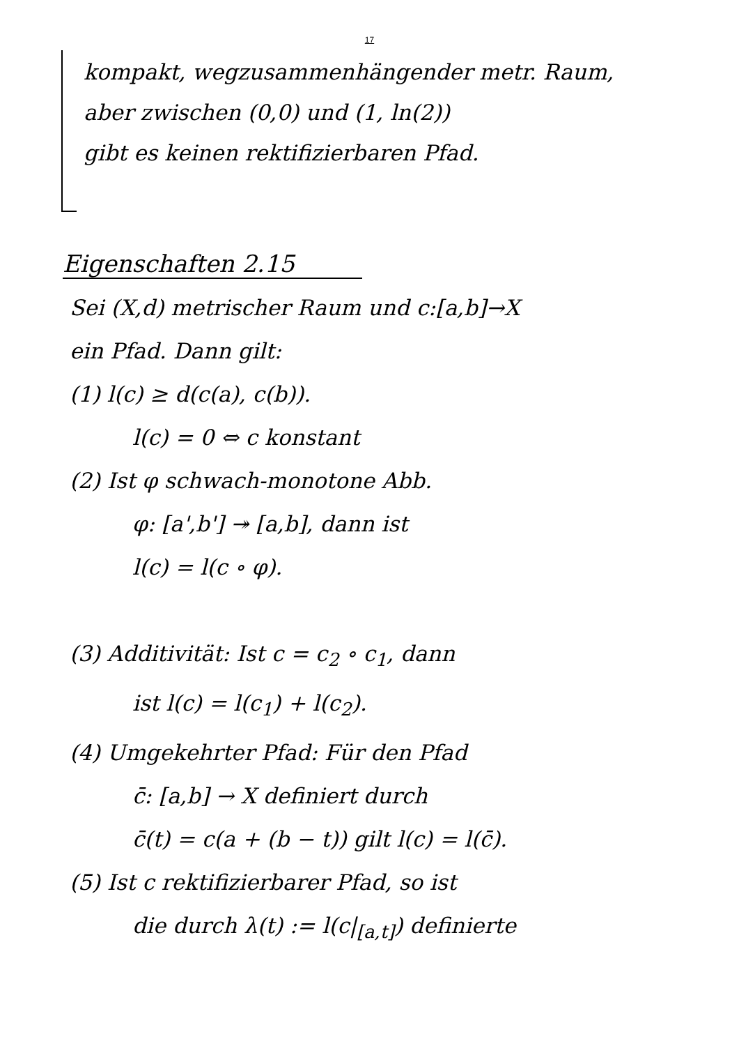17
kompakt, wegzusammenhängender metr. Raum,
aber zwischen (0,0) und (1, ln(2))
gibt es keinen rektifizierbaren Pfad.
Eigenschaften 2.15
Sei (X,d) metrischer Raum und c:[a,b]→X
ein Pfad. Dann gilt:
(1) l(c) ≥ d(c(a), c(b)).
l(c) = 0 ⇔ c konstant
(2) Ist φ schwach-monotone Abb.
φ: [a',b'] ↠ [a,b], dann ist
l(c) = l(c ∘ φ).
(3) Additivität: Ist c = c<sub>2</sub> ∘ c<sub>1</sub>, dann
ist l(c) = l(c<sub>1</sub>) + l(c<sub>2</sub>).
(4) Umgekehrter Pfad: Für den Pfad
c̄: [a,b] → X definiert durch
c̄(t) = c(a + (b − t)) gilt l(c) = l(c̄).
(5) Ist c rektifizierbarer Pfad, so ist
die durch λ(t) := l(c|<sub>[a,t]</sub>) definierte